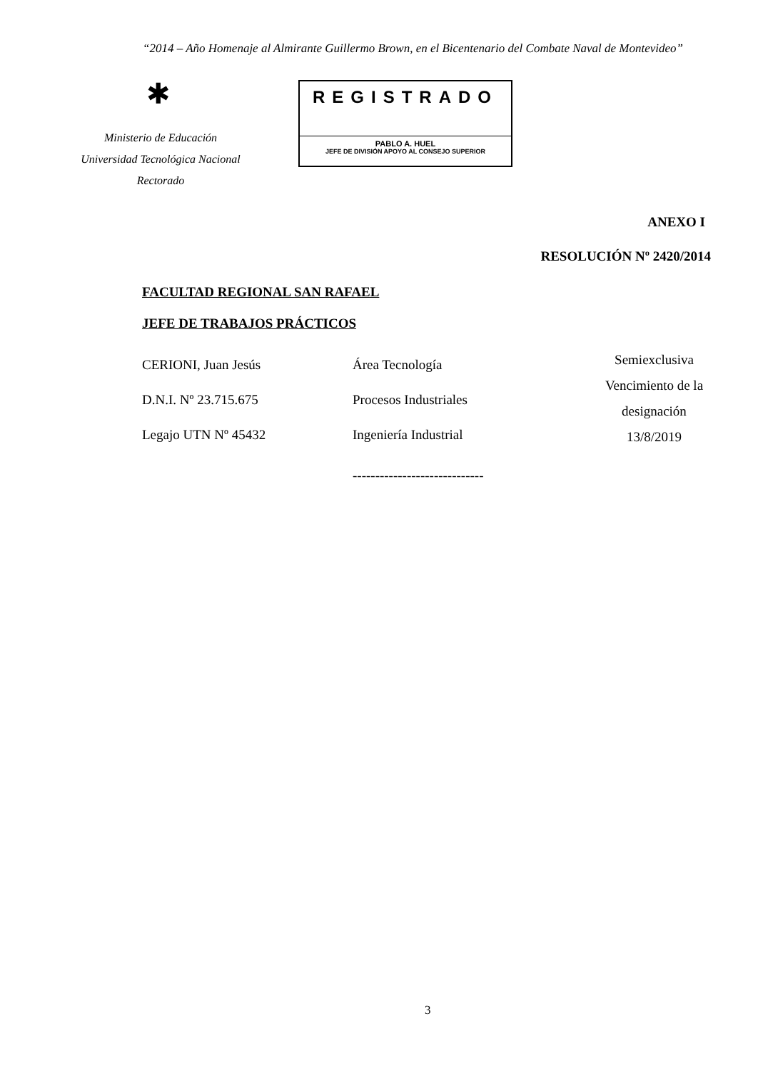“2014 – Año Homenaje al Almirante Guillermo Brown, en el Bicentenario del Combate Naval de Montevideo”
✱
Ministerio de Educación
Universidad Tecnológica Nacional
Rectorado
REGISTRADO
PABLO A. HUEL
JEFE DE DIVISIÓN APOYO AL CONSEJO SUPERIOR
ANEXO I
RESOLUCIÓN Nº 2420/2014
FACULTAD REGIONAL SAN RAFAEL
JEFE DE TRABAJOS PRÁCTICOS
CERIONI, Juan Jesús
D.N.I. Nº 23.715.675
Legajo UTN Nº 45432
Área Tecnología
Procesos Industriales
Ingeniería Industrial
Semiexclusiva
Vencimiento de la designación
13/8/2019
-----------------------------
3